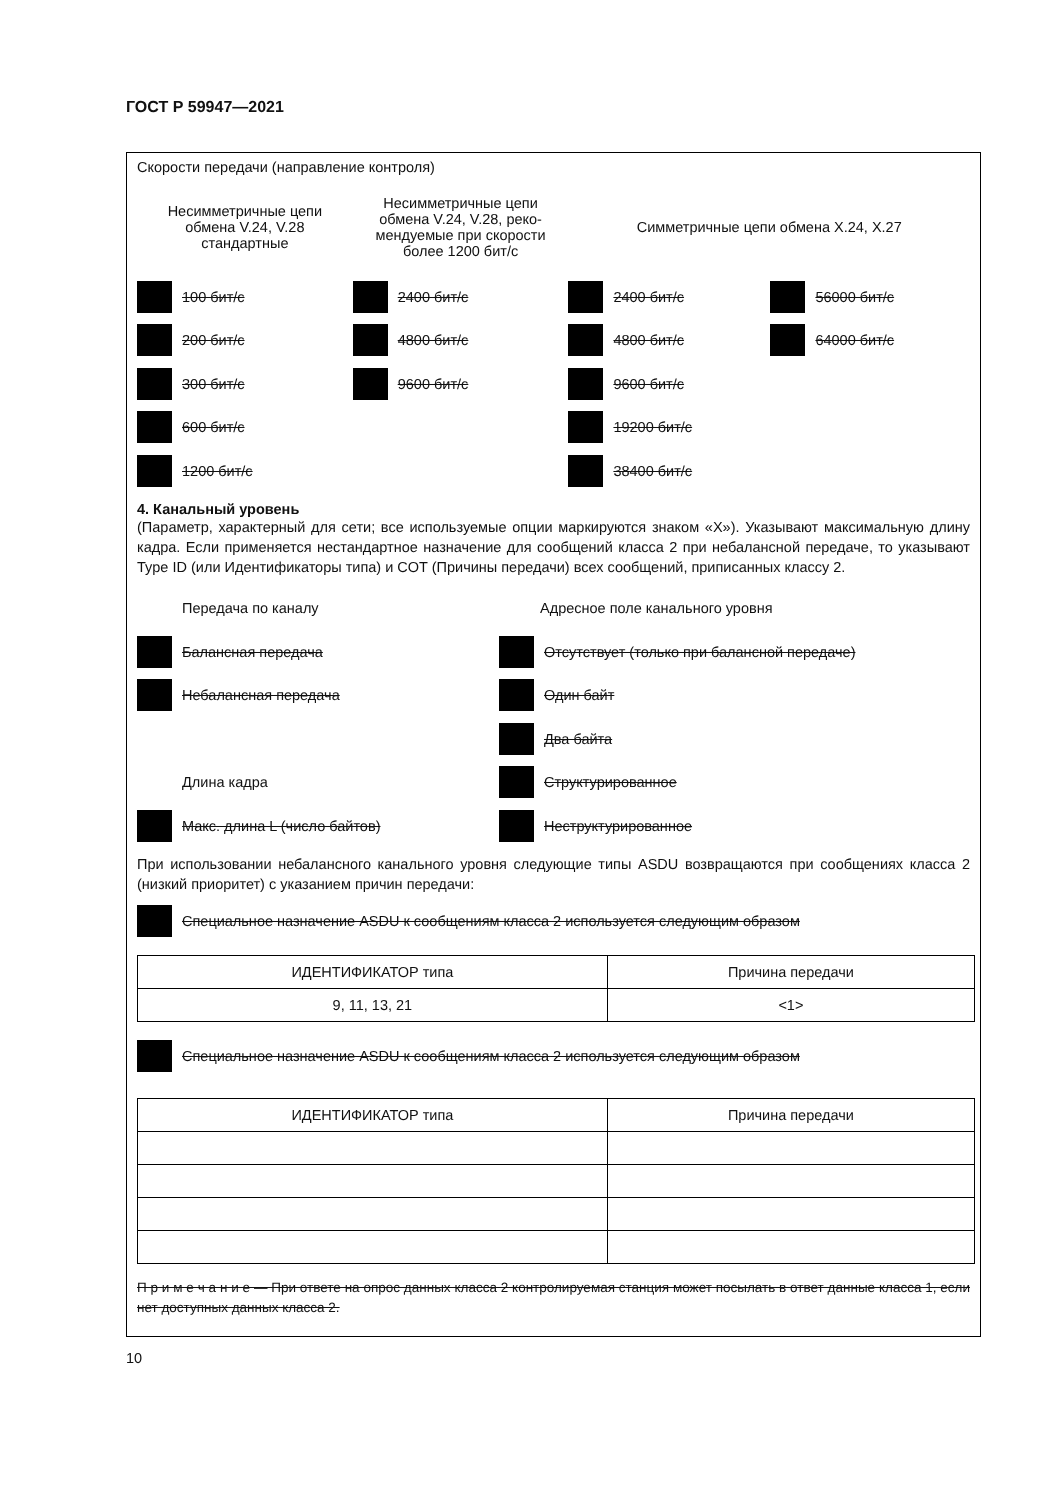ГОСТ Р 59947—2021
Скорости передачи (направление контроля)
Несимметричные цепи
обмена V.24, V.28
стандартные
100 бит/с
200 бит/с
300 бит/с
600 бит/с
1200 бит/с
Несимметричные цепи
обмена V.24, V.28, реко-
мендуемые при скорости
более 1200 бит/с
2400 бит/с
4800 бит/с
9600 бит/с
Симметричные цепи обмена X.24, X.27
2400 бит/с
4800 бит/с
9600 бит/с
19200 бит/с
38400 бит/с
56000 бит/с
64000 бит/с
4. Канальный уровень
(Параметр, характерный для сети; все используемые опции маркируются знаком «X»). Указывают максимальную длину кадра. Если применяется нестандартное назначение для сообщений класса 2 при небалансной передаче, то указывают Type ID (или Идентификаторы типа) и COT (Причины передачи) всех сообщений, приписанных классу 2.
Передача по каналу
Балансная передача
Небалансная передача
Длина кадра
Макс. длина L (число байтов)
Адресное поле канального уровня
Отсутствует (только при балансной передаче)
Один байт
Два байта
Структурированное
Неструктурированное
При использовании небалансного канального уровня следующие типы ASDU возвращаются при сообщениях класса 2 (низкий приоритет) с указанием причин передачи:
Специальное назначение ASDU к сообщениям класса 2 используется следующим образом
| ИДЕНТИФИКАТОР типа | Причина передачи |
| --- | --- |
| 9, 11, 13, 21 | <1> |
Специальное назначение ASDU к сообщениям класса 2 используется следующим образом
| ИДЕНТИФИКАТОР типа | Причина передачи |
| --- | --- |
П р и м е ч а н и е — При ответе на опрос данных класса 2 контролируемая станция может посылать в ответ данные класса 1, если нет доступных данных класса 2.
10